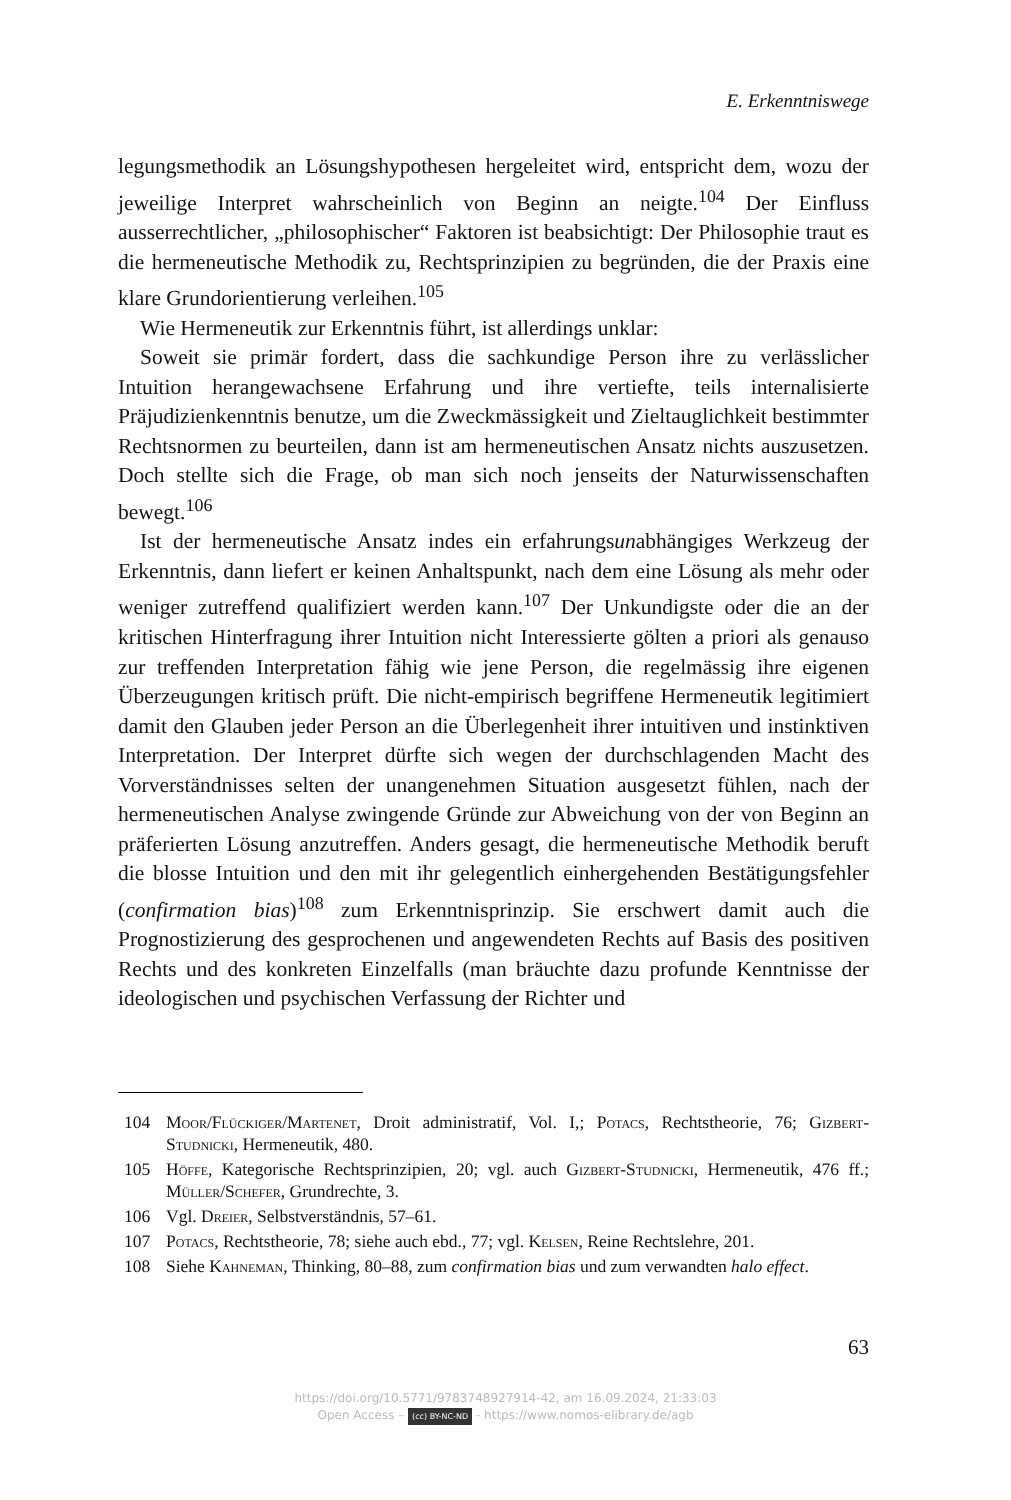E. Erkenntniswege
legungsmethodik an Lösungshypothesen hergeleitet wird, entspricht dem, wozu der jeweilige Interpret wahrscheinlich von Beginn an neigte.<sup>104</sup> Der Einfluss ausserrechtlicher, „philosophischer“ Faktoren ist beabsichtigt: Der Philosophie traut es die hermeneutische Methodik zu, Rechtsprinzipien zu begründen, die der Praxis eine klare Grundorientierung verleihen.<sup>105</sup>
Wie Hermeneutik zur Erkenntnis führt, ist allerdings unklar:
Soweit sie primär fordert, dass die sachkundige Person ihre zu verlässlicher Intuition herangewachsene Erfahrung und ihre vertiefte, teils internalisierte Präjudizienkenntnis benutze, um die Zweckmässigkeit und Zieltauglichkeit bestimmter Rechtsnormen zu beurteilen, dann ist am hermeneutischen Ansatz nichts auszusetzen. Doch stellte sich die Frage, ob man sich noch jenseits der Naturwissenschaften bewegt.<sup>106</sup>
Ist der hermeneutische Ansatz indes ein erfahrungsunabhängiges Werkzeug der Erkenntnis, dann liefert er keinen Anhaltspunkt, nach dem eine Lösung als mehr oder weniger zutreffend qualifiziert werden kann.<sup>107</sup> Der Unkundigste oder die an der kritischen Hinterfragung ihrer Intuition nicht Interessierte gölten a priori als genauso zur treffenden Interpretation fähig wie jene Person, die regelmässig ihre eigenen Überzeugungen kritisch prüft. Die nicht-empirisch begriffene Hermeneutik legitimiert damit den Glauben jeder Person an die Überlegenheit ihrer intuitiven und instinktiven Interpretation. Der Interpret dürfte sich wegen der durchschlagenden Macht des Vorverständnisses selten der unangenehmen Situation ausgesetzt fühlen, nach der hermeneutischen Analyse zwingende Gründe zur Abweichung von der von Beginn an präferierten Lösung anzutreffen. Anders gesagt, die hermeneutische Methodik beruft die blosse Intuition und den mit ihr gelegentlich einhergehenden Bestätigungsfehler (confirmation bias)<sup>108</sup> zum Erkenntnisprinzip. Sie erschwert damit auch die Prognostizierung des gesprochenen und angewendeten Rechts auf Basis des positiven Rechts und des konkreten Einzelfalls (man bräuchte dazu profunde Kenntnisse der ideologischen und psychischen Verfassung der Richter und
104 Moor/Flückiger/Martenet, Droit administratif, Vol. I,; Potacs, Rechtstheorie, 76; Gizbert-Studnicki, Hermeneutik, 480.
105 Höffe, Kategorische Rechtsprinzipien, 20; vgl. auch Gizbert-Studnicki, Hermeneutik, 476 ff.; Müller/Schefer, Grundrechte, 3.
106 Vgl. Dreier, Selbstverständnis, 57–61.
107 Potacs, Rechtstheorie, 78; siehe auch ebd., 77; vgl. Kelsen, Reine Rechtslehre, 201.
108 Siehe Kahneman, Thinking, 80–88, zum confirmation bias und zum verwandten halo effect.
63
https://doi.org/10.5771/9783748927914-42, am 16.09.2024, 21:33:03
Open Access – (cc) BY-NC-ND - https://www.nomos-elibrary.de/agb